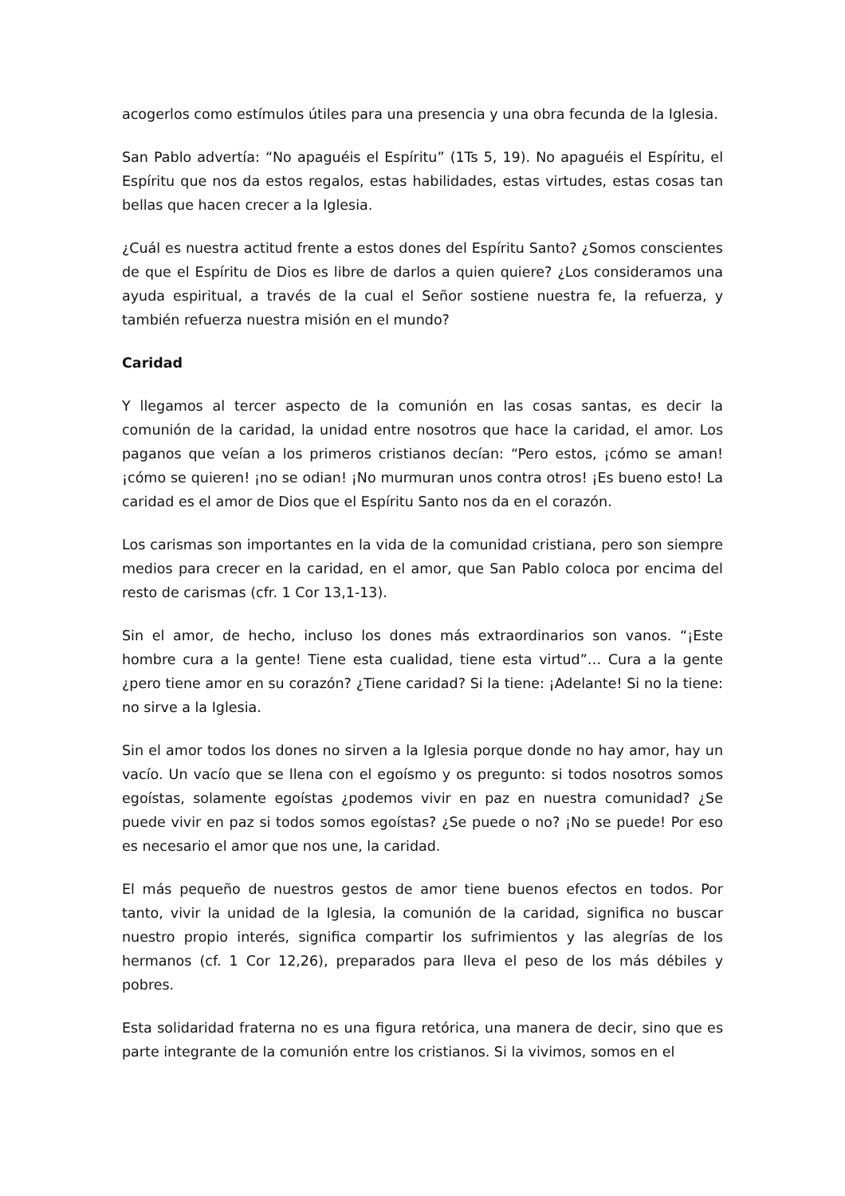acogerlos como estímulos útiles para una presencia y una obra fecunda de la Iglesia.
San Pablo advertía: “No apaguéis el Espíritu” (1Ts 5, 19). No apaguéis el Espíritu, el Espíritu que nos da estos regalos, estas habilidades, estas virtudes, estas cosas tan bellas que hacen crecer a la Iglesia.
¿Cuál es nuestra actitud frente a estos dones del Espíritu Santo? ¿Somos conscientes de que el Espíritu de Dios es libre de darlos a quien quiere? ¿Los consideramos una ayuda espiritual, a través de la cual el Señor sostiene nuestra fe, la refuerza, y también refuerza nuestra misión en el mundo?
Caridad
Y llegamos al tercer aspecto de la comunión en las cosas santas, es decir la comunión de la caridad, la unidad entre nosotros que hace la caridad, el amor. Los paganos que veían a los primeros cristianos decían: “Pero estos, ¡cómo se aman! ¡cómo se quieren! ¡no se odian! ¡No murmuran unos contra otros! ¡Es bueno esto! La caridad es el amor de Dios que el Espíritu Santo nos da en el corazón.
Los carismas son importantes en la vida de la comunidad cristiana, pero son siempre medios para crecer en la caridad, en el amor, que San Pablo coloca por encima del resto de carismas (cfr. 1 Cor 13,1-13).
Sin el amor, de hecho, incluso los dones más extraordinarios son vanos. “¡Este hombre cura a la gente! Tiene esta cualidad, tiene esta virtud”… Cura a la gente ¿pero tiene amor en su corazón? ¿Tiene caridad? Si la tiene: ¡Adelante! Si no la tiene: no sirve a la Iglesia.
Sin el amor todos los dones no sirven a la Iglesia porque donde no hay amor, hay un vacío. Un vacío que se llena con el egoísmo y os pregunto: si todos nosotros somos egoístas, solamente egoístas ¿podemos vivir en paz en nuestra comunidad? ¿Se puede vivir en paz si todos somos egoístas? ¿Se puede o no? ¡No se puede! Por eso es necesario el amor que nos une, la caridad.
El más pequeño de nuestros gestos de amor tiene buenos efectos en todos. Por tanto, vivir la unidad de la Iglesia, la comunión de la caridad, significa no buscar nuestro propio interés, significa compartir los sufrimientos y las alegrías de los hermanos (cf. 1 Cor 12,26), preparados para lleva el peso de los más débiles y pobres.
Esta solidaridad fraterna no es una figura retórica, una manera de decir, sino que es parte integrante de la comunión entre los cristianos. Si la vivimos, somos en el